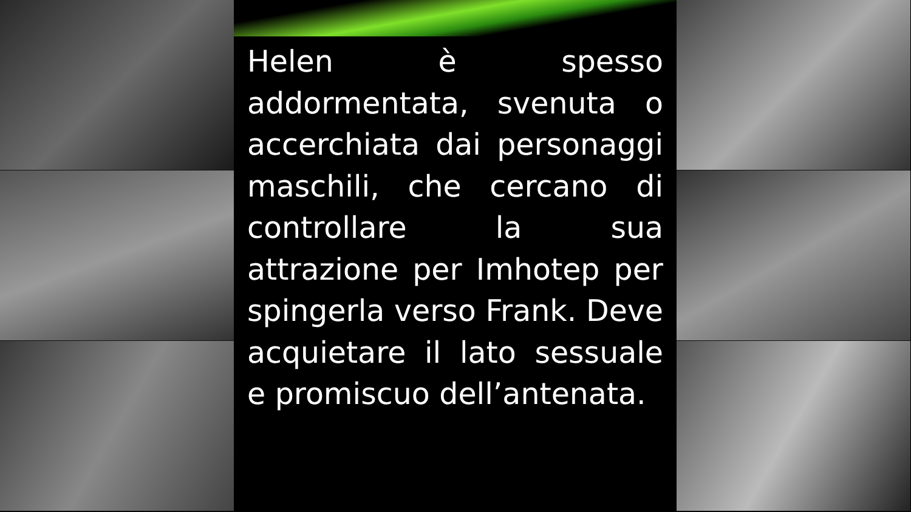Helen è spesso addormentata, svenuta o accerchiata dai personaggi maschili, che cercano di controllare la sua attrazione per Imhotep per spingerla verso Frank. Deve acquietare il lato sessuale e promiscuo dell’antenata.